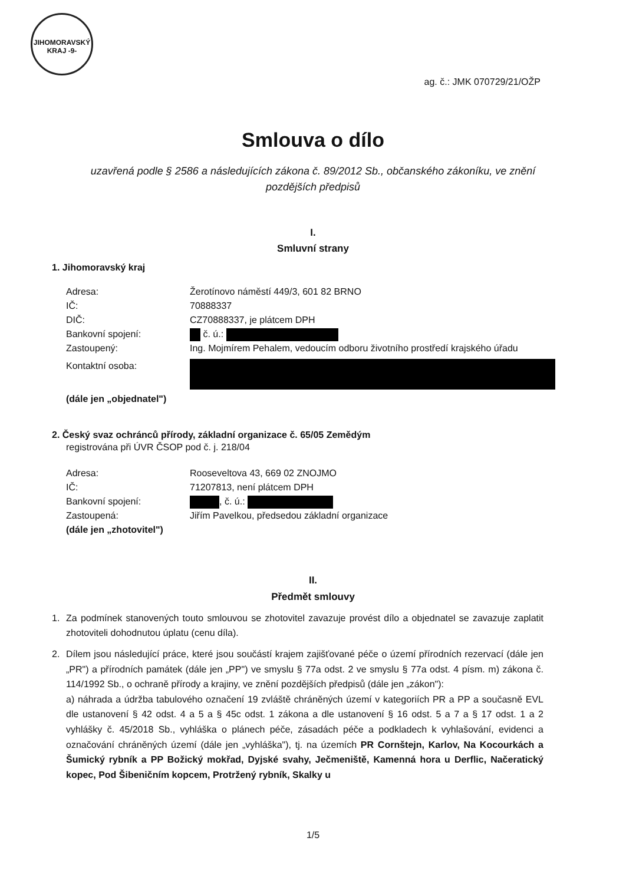JIHOMORAVSKÝ KRAJ -9-
ag. č.: JMK 070729/21/OŽP
Smlouva o dílo
uzavřená podle § 2586 a následujících zákona č. 89/2012 Sb., občanského zákoníku, ve znění pozdějších předpisů
I.
Smluvní strany
1. Jihomoravský kraj
Adresa: Žerotínovo náměstí 449/3, 601 82 BRNO
IČ: 70888337
DIČ: CZ70888337, je plátcem DPH
Bankovní spojení: č. ú.:
Zastoupený: Ing. Mojmírem Pehalem, vedoucím odboru životního prostředí krajského úřadu
Kontaktní osoba:
(dále jen „objednatel")
2. Český svaz ochránců přírody, základní organizace č. 65/05 Zemědým
registrována při ÚVR ČSOP pod č. j. 218/04
Adresa: Rooseveltova 43, 669 02 ZNOJMO
IČ: 71207813, není plátcem DPH
Bankovní spojení: , č. ú.:
Zastoupená: Jiřím Pavelkou, předsedou základní organizace
(dále jen „zhotovitel")
II.
Předmět smlouvy
1. Za podmínek stanovených touto smlouvou se zhotovitel zavazuje provést dílo a objednatel se zavazuje zaplatit zhotoviteli dohodnutou úplatu (cenu díla).
2. Dílem jsou následující práce, které jsou součástí krajem zajišťované péče o území přírodních rezervací (dále jen „PR") a přírodních památek (dále jen „PP") ve smyslu § 77a odst. 2 ve smyslu § 77a odst. 4 písm. m) zákona č. 114/1992 Sb., o ochraně přírody a krajiny, ve znění pozdějších předpisů (dále jen „zákon"):
a) náhrada a údržba tabulového označení 19 zvláště chráněných území v kategoriích PR a PP a současně EVL dle ustanovení § 42 odst. 4 a 5 a § 45c odst. 1 zákona a dle ustanovení § 16 odst. 5 a 7 a § 17 odst. 1 a 2 vyhlášky č. 45/2018 Sb., vyhláška o plánech péče, zásadách péče a podkladech k vyhlašování, evidenci a označování chráněných území (dále jen „vyhláška"), tj. na územích PR Cornštejn, Karlov, Na Kocourkách a Šumický rybník a PP Božický mokřad, Dyjské svahy, Ječmeniště, Kamenná hora u Derflic, Načeratický kopec, Pod Šibeničním kopcem, Protržený rybník, Skalky u
1/5